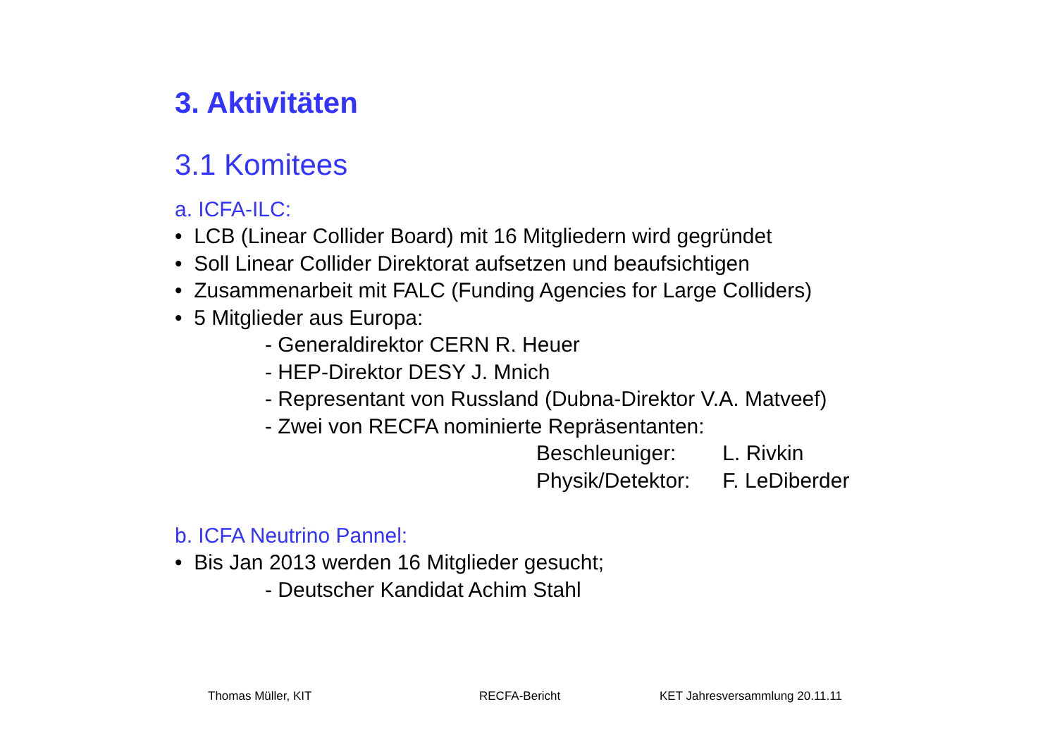3. Aktivitäten
3.1 Komitees
a. ICFA-ILC:
• LCB (Linear Collider Board) mit 16 Mitgliedern wird gegründet
• Soll Linear Collider Direktorat aufsetzen und beaufsichtigen
• Zusammenarbeit mit FALC (Funding Agencies for Large Colliders)
• 5 Mitglieder aus Europa:
- Generaldirektor CERN R. Heuer
- HEP-Direktor DESY J. Mnich
- Representant von Russland (Dubna-Direktor V.A. Matveef)
- Zwei von RECFA nominierte Repräsentanten:
Beschleuniger: L. Rivkin
Physik/Detektor: F. LeDiberder
b. ICFA Neutrino Pannel:
• Bis Jan 2013 werden 16 Mitglieder gesucht;
- Deutscher Kandidat Achim Stahl
Thomas Müller, KIT RECFA-Bericht KET Jahresversammlung 20.11.11